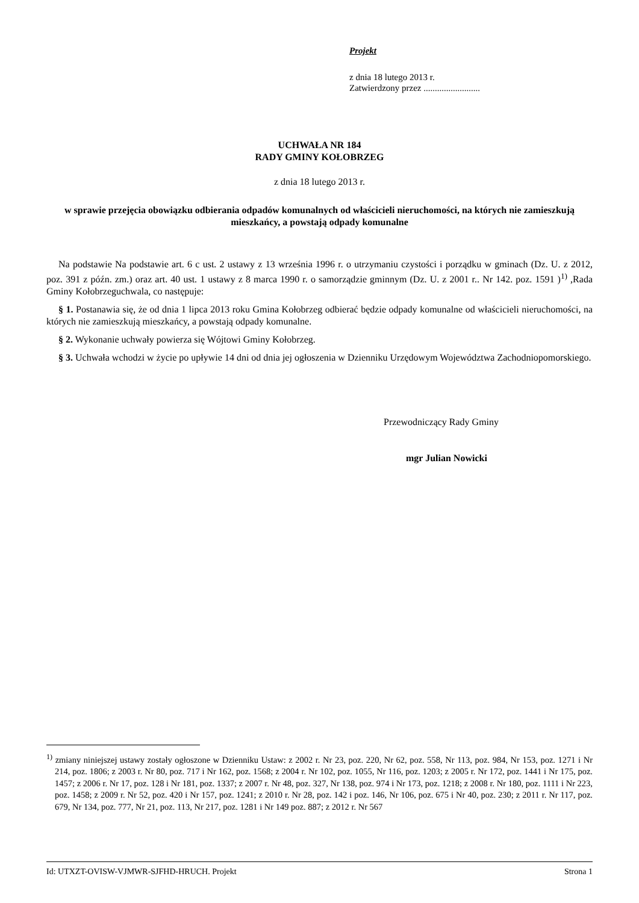Projekt
z dnia 18 lutego 2013 r.
Zatwierdzony przez .........................
UCHWAŁA NR 184
RADY GMINY KOŁOBRZEG
z dnia 18 lutego 2013 r.
w sprawie przejęcia obowiązku odbierania odpadów komunalnych od właścicieli nieruchomości, na których nie zamieszkują mieszkańcy, a powstają odpady komunalne
Na podstawie Na podstawie art. 6 c ust. 2 ustawy z 13 września 1996 r. o utrzymaniu czystości i porządku w gminach (Dz. U. z 2012, poz. 391 z późn. zm.) oraz art. 40 ust. 1 ustawy z 8 marca 1990 r. o samorządzie gminnym (Dz. U. z 2001 r.. Nr 142. poz. 1591 )<sup>1)</sup> ,Rada Gminy Kołobrzeguchwala, co następuje:
§ 1. Postanawia się, że od dnia 1 lipca 2013 roku Gmina Kołobrzeg odbierać będzie odpady komunalne od właścicieli nieruchomości, na których nie zamieszkują mieszkańcy, a powstają odpady komunalne.
§ 2. Wykonanie uchwały powierza się Wójtowi Gminy Kołobrzeg.
§ 3. Uchwała wchodzi w życie po upływie 14 dni od dnia jej ogłoszenia w Dzienniku Urzędowym Województwa Zachodniopomorskiego.
Przewodniczący Rady Gminy
mgr Julian Nowicki
<sup>1)</sup> zmiany niniejszej ustawy zostały ogłoszone w Dzienniku Ustaw: z 2002 r. Nr 23, poz. 220, Nr 62, poz. 558, Nr 113, poz. 984, Nr 153, poz. 1271 i Nr 214, poz. 1806; z 2003 r. Nr 80, poz. 717 i Nr 162, poz. 1568; z 2004 r. Nr 102, poz. 1055, Nr 116, poz. 1203; z 2005 r. Nr 172, poz. 1441 i Nr 175, poz. 1457; z 2006 r. Nr 17, poz. 128 i Nr 181, poz. 1337; z 2007 r. Nr 48, poz. 327, Nr 138, poz. 974 i Nr 173, poz. 1218; z 2008 r. Nr 180, poz. 1111 i Nr 223, poz. 1458; z 2009 r. Nr 52, poz. 420 i Nr 157, poz. 1241; z 2010 r. Nr 28, poz. 142 i poz. 146, Nr 106, poz. 675 i Nr 40, poz. 230; z 2011 r. Nr 117, poz. 679, Nr 134, poz. 777, Nr 21, poz. 113, Nr 217, poz. 1281 i Nr 149 poz. 887; z 2012 r. Nr 567
Id: UTXZT-OVISW-VJMWR-SJFHD-HRUCH. Projekt Strona 1